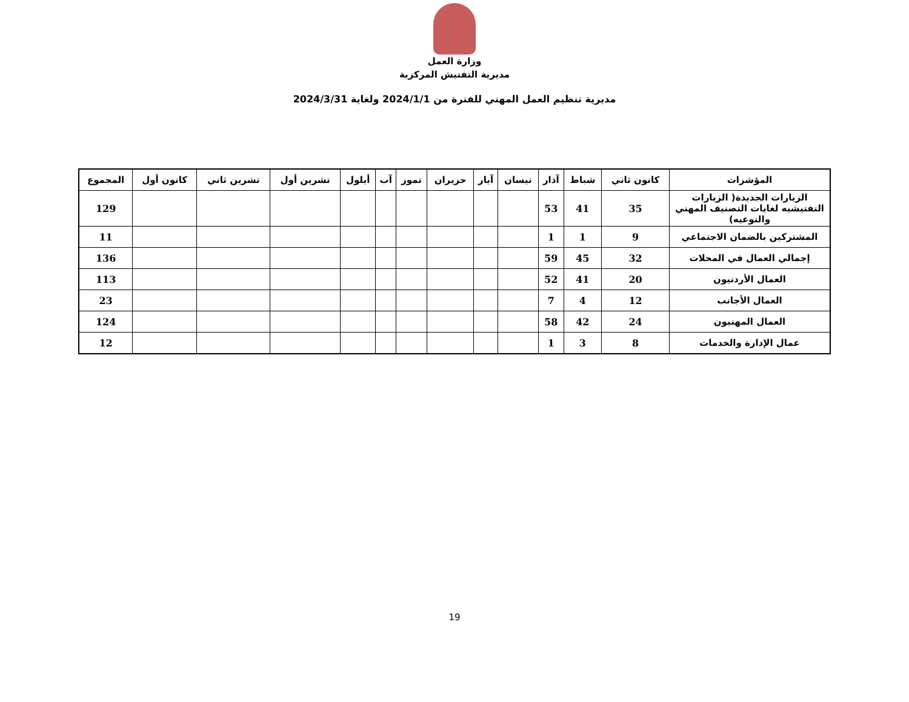وزارة العمل
مديرية التفتيش المركزية
مديرية تنظيم العمل المهني للفترة من 2024/1/1 ولغاية 2024/3/31
| المؤشرات | كانون ثاني | شباط | آذار | نيسان | آيار | حزيران | تموز | آب | أيلول | تشرين أول | تشرين ثاني | كانون أول | المجموع |
| --- | --- | --- | --- | --- | --- | --- | --- | --- | --- | --- | --- | --- | --- |
| الزيارات الجديدة( الزيارات التفتيشيه لغايات التصنيف المهني والتوعيه) | 35 | 41 | 53 | | | | | | | | | | 129 |
| المشتركين بالضمان الاجتماعي | 9 | 1 | 1 | | | | | | | | | | 11 |
| إجمالي العمال في المحلات | 32 | 45 | 59 | | | | | | | | | | 136 |
| العمال الأردنيون | 20 | 41 | 52 | | | | | | | | | | 113 |
| العمال الأجانب | 12 | 4 | 7 | | | | | | | | | | 23 |
| العمال المهنيون | 24 | 42 | 58 | | | | | | | | | | 124 |
| عمال الإدارة والخدمات | 8 | 3 | 1 | | | | | | | | | | 12 |
19